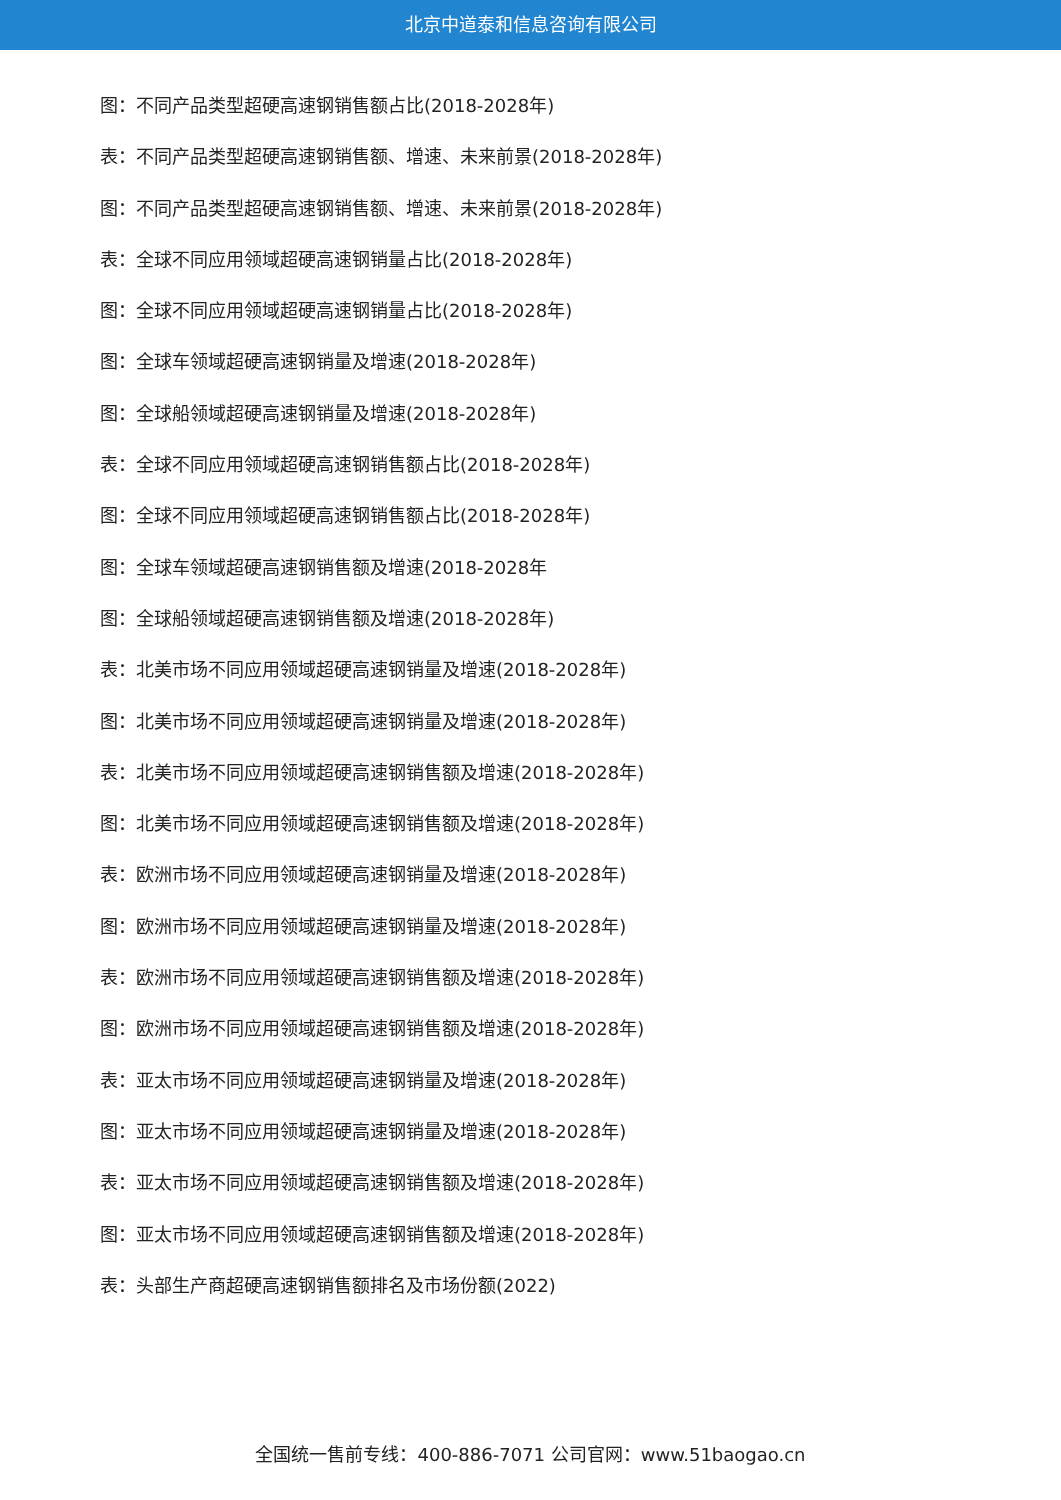北京中道泰和信息咨询有限公司
图：不同产品类型超硬高速钢销售额占比(2018-2028年)
表：不同产品类型超硬高速钢销售额、增速、未来前景(2018-2028年)
图：不同产品类型超硬高速钢销售额、增速、未来前景(2018-2028年)
表：全球不同应用领域超硬高速钢销量占比(2018-2028年)
图：全球不同应用领域超硬高速钢销量占比(2018-2028年)
图：全球车领域超硬高速钢销量及增速(2018-2028年)
图：全球船领域超硬高速钢销量及增速(2018-2028年)
表：全球不同应用领域超硬高速钢销售额占比(2018-2028年)
图：全球不同应用领域超硬高速钢销售额占比(2018-2028年)
图：全球车领域超硬高速钢销售额及增速(2018-2028年
图：全球船领域超硬高速钢销售额及增速(2018-2028年)
表：北美市场不同应用领域超硬高速钢销量及增速(2018-2028年)
图：北美市场不同应用领域超硬高速钢销量及增速(2018-2028年)
表：北美市场不同应用领域超硬高速钢销售额及增速(2018-2028年)
图：北美市场不同应用领域超硬高速钢销售额及增速(2018-2028年)
表：欧洲市场不同应用领域超硬高速钢销量及增速(2018-2028年)
图：欧洲市场不同应用领域超硬高速钢销量及增速(2018-2028年)
表：欧洲市场不同应用领域超硬高速钢销售额及增速(2018-2028年)
图：欧洲市场不同应用领域超硬高速钢销售额及增速(2018-2028年)
表：亚太市场不同应用领域超硬高速钢销量及增速(2018-2028年)
图：亚太市场不同应用领域超硬高速钢销量及增速(2018-2028年)
表：亚太市场不同应用领域超硬高速钢销售额及增速(2018-2028年)
图：亚太市场不同应用领域超硬高速钢销售额及增速(2018-2028年)
表：头部生产商超硬高速钢销售额排名及市场份额(2022)
全国统一售前专线：400-886-7071 公司官网：www.51baogao.cn